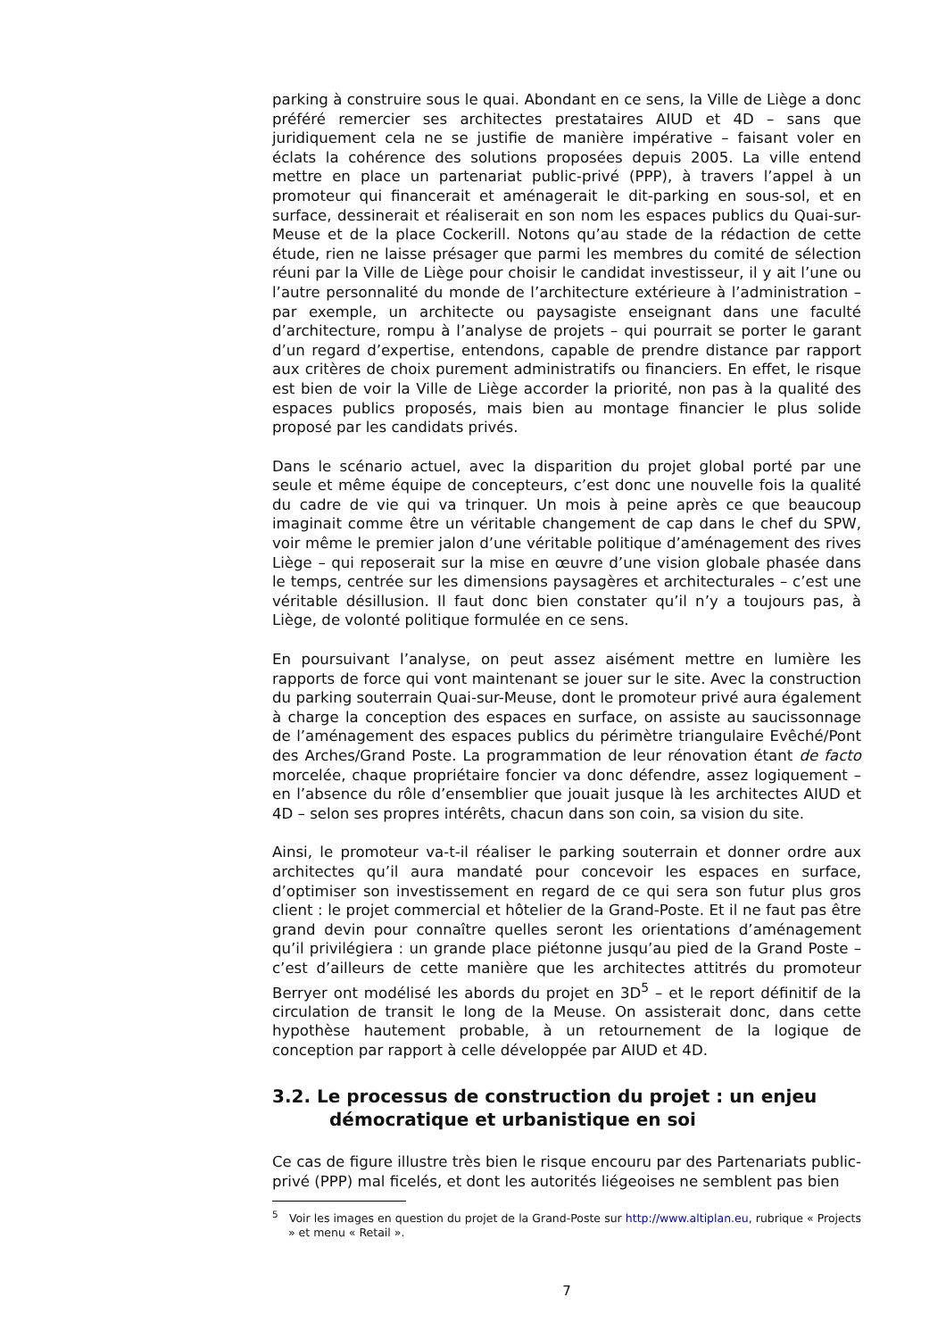parking à construire sous le quai. Abondant en ce sens, la Ville de Liège a donc préféré remercier ses architectes prestataires AIUD et 4D – sans que juridiquement cela ne se justifie de manière impérative – faisant voler en éclats la cohérence des solutions proposées depuis 2005. La ville entend mettre en place un partenariat public-privé (PPP), à travers l’appel à un promoteur qui financerait et aménagerait le dit-parking en sous-sol, et en surface, dessinerait et réaliserait en son nom les espaces publics du Quai-sur-Meuse et de la place Cockerill. Notons qu’au stade de la rédaction de cette étude, rien ne laisse présager que parmi les membres du comité de sélection réuni par la Ville de Liège pour choisir le candidat investisseur, il y ait l’une ou l’autre personnalité du monde de l’architecture extérieure à l’administration – par exemple, un architecte ou paysagiste enseignant dans une faculté d’architecture, rompu à l’analyse de projets – qui pourrait se porter le garant d’un regard d’expertise, entendons, capable de prendre distance par rapport aux critères de choix purement administratifs ou financiers. En effet, le risque est bien de voir la Ville de Liège accorder la priorité, non pas à la qualité des espaces publics proposés, mais bien au montage financier le plus solide proposé par les candidats privés.
Dans le scénario actuel, avec la disparition du projet global porté par une seule et même équipe de concepteurs, c’est donc une nouvelle fois la qualité du cadre de vie qui va trinquer. Un mois à peine après ce que beaucoup imaginait comme être un véritable changement de cap dans le chef du SPW, voir même le premier jalon d’une véritable politique d’aménagement des rives Liège – qui reposerait sur la mise en œuvre d’une vision globale phasée dans le temps, centrée sur les dimensions paysagères et architecturales – c’est une véritable désillusion. Il faut donc bien constater qu’il n’y a toujours pas, à Liège, de volonté politique formulée en ce sens.
En poursuivant l’analyse, on peut assez aisément mettre en lumière les rapports de force qui vont maintenant se jouer sur le site. Avec la construction du parking souterrain Quai-sur-Meuse, dont le promoteur privé aura également à charge la conception des espaces en surface, on assiste au saucissonnage de l’aménagement des espaces publics du périmètre triangulaire Evêché/Pont des Arches/Grand Poste. La programmation de leur rénovation étant de facto morcelée, chaque propriétaire foncier va donc défendre, assez logiquement – en l’absence du rôle d’ensemblier que jouait jusque là les architectes AIUD et 4D – selon ses propres intérêts, chacun dans son coin, sa vision du site.
Ainsi, le promoteur va-t-il réaliser le parking souterrain et donner ordre aux architectes qu’il aura mandaté pour concevoir les espaces en surface, d’optimiser son investissement en regard de ce qui sera son futur plus gros client : le projet commercial et hôtelier de la Grand-Poste. Et il ne faut pas être grand devin pour connaître quelles seront les orientations d’aménagement qu’il privilégiera : un grande place piétonne jusqu’au pied de la Grand Poste – c’est d’ailleurs de cette manière que les architectes attitrés du promoteur Berryer ont modélisé les abords du projet en 3D<sup>5</sup> – et le report définitif de la circulation de transit le long de la Meuse. On assisterait donc, dans cette hypothèse hautement probable, à un retournement de la logique de conception par rapport à celle développée par AIUD et 4D.
3.2. Le processus de construction du projet : un enjeu
démocratique et urbanistique en soi
Ce cas de figure illustre très bien le risque encouru par des Partenariats public-privé (PPP) mal ficelés, et dont les autorités liégeoises ne semblent pas bien
<sup>5</sup> Voir les images en question du projet de la Grand-Poste sur http://www.altiplan.eu, rubrique « Projects » et menu « Retail ».
7